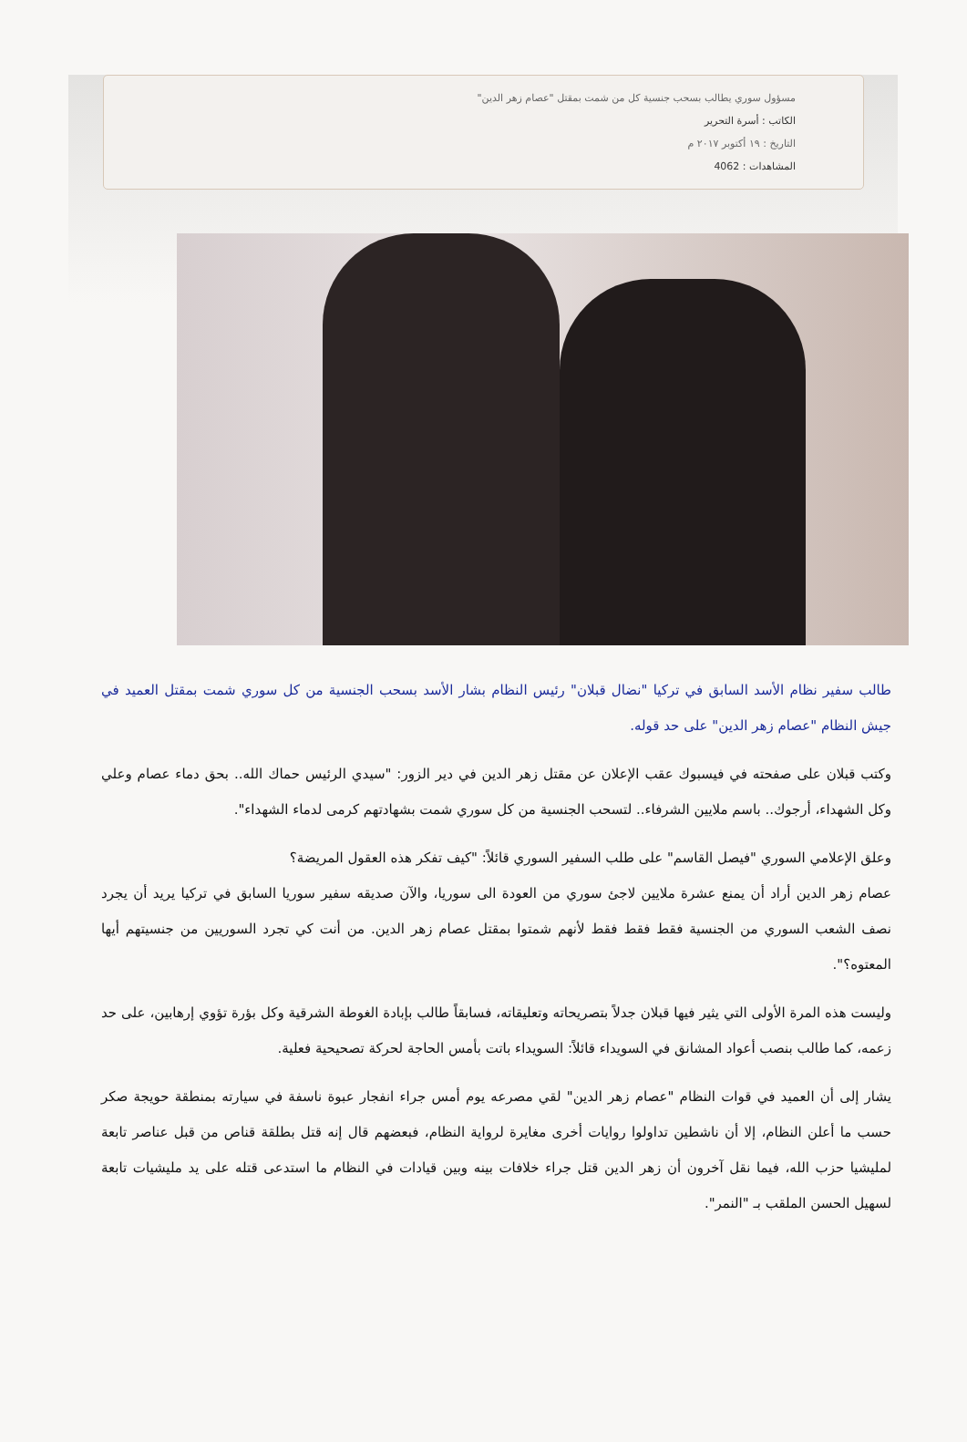مسؤول سوري يطالب بسحب جنسية كل من شمت بمقتل "عصام زهر الدين"
الكاتب : أسرة التحرير
التاريخ : ١٩ أكتوبر ٢٠١٧ م
المشاهدات : 4062
طالب سفير نظام الأسد السابق في تركيا "نضال قبلان" رئيس النظام بشار الأسد بسحب الجنسية من كل سوري شمت بمقتل العميد في جيش النظام "عصام زهر الدين" على حد قوله.
وكتب قبلان على صفحته في فيسبوك عقب الإعلان عن مقتل زهر الدين في دير الزور: "سيدي الرئيس حماك الله.. بحق دماء عصام وعلي وكل الشهداء، أرجوك.. باسم ملايين الشرفاء.. لتسحب الجنسية من كل سوري شمت بشهادتهم كرمى لدماء الشهداء".
وعلق الإعلامي السوري "فيصل القاسم" على طلب السفير السوري قائلاً: "كيف تفكر هذه العقول المريضة؟
عصام زهر الدين أراد أن يمنع عشرة ملايين لاجئ سوري من العودة الى سوريا، والآن صديقه سفير سوريا السابق في تركيا يريد أن يجرد نصف الشعب السوري من الجنسية فقط فقط فقط لأنهم شمتوا بمقتل عصام زهر الدين. من أنت كي تجرد السوريين من جنسيتهم أيها المعتوه؟".
وليست هذه المرة الأولى التي يثير فيها قبلان جدلاً بتصريحاته وتعليقاته، فسابقاً طالب بإبادة الغوطة الشرقية وكل بؤرة تؤوي إرهابين، على حد زعمه، كما طالب بنصب أعواد المشانق في السويداء قائلاً: السويداء باتت بأمس الحاجة لحركة تصحيحية فعلية.
يشار إلى أن العميد في قوات النظام "عصام زهر الدين" لقي مصرعه يوم أمس جراء انفجار عبوة ناسفة في سيارته بمنطقة حويجة صكر حسب ما أعلن النظام، إلا أن ناشطين تداولوا روايات أخرى مغايرة لرواية النظام، فبعضهم قال إنه قتل بطلقة قناص من قبل عناصر تابعة لمليشيا حزب الله، فيما نقل آخرون أن زهر الدين قتل جراء خلافات بينه وبين قيادات في النظام ما استدعى قتله على يد مليشيات تابعة لسهيل الحسن الملقب بـ "النمر".